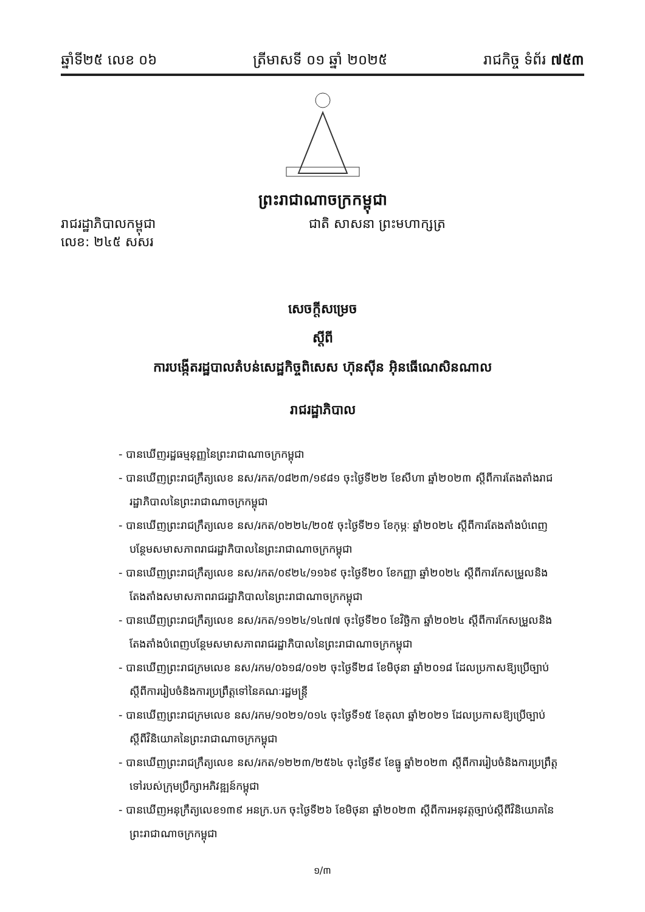ឆ្នាំទី២៥ លេខ ០៦ ត្រីមាសទី ០១ ឆ្នាំ ២០២៥ រាជកិច្ច ទំព័រ ៧៥៣
ព្រះរាជាណាចក្រកម្ពុជា
រាជរដ្ឋាភិបាលកម្ពុជា
លេខ: ២៤៥ សសរ
ជាតិ សាសនា ព្រះមហាក្សត្រ
សេចក្តីសម្រេច
ស្តីពី
ការបង្កើតរដ្ឋបាលតំបន់សេដ្ឋកិច្ចពិសេស ហ៊ុនសុីន អ៊ិនធើណេសិនណាល
រាជរដ្ឋាភិបាល
- បានឃើញរដ្ឋធម្មនុញ្ញនៃព្រះរាជាណាចក្រកម្ពុជា
- បានឃើញព្រះរាជក្រឹត្យលេខ នស/រកត/០៨២៣/១៩៨១ ចុះថ្ងៃទី២២ ខែសីហា ឆ្នាំ២០២៣ ស្តីពីការតែងតាំងរាជរដ្ឋាភិបាលនៃព្រះរាជាណាចក្រកម្ពុជា
- បានឃើញព្រះរាជក្រឹត្យលេខ នស/រកត/០២២៤/២០៥ ចុះថ្ងៃទី២១ ខែកុម្ភៈ ឆ្នាំ២០២៤ ស្តីពីការតែងតាំងបំពេញបន្ថែមសមាសភាពរាជរដ្ឋាភិបាលនៃព្រះរាជាណាចក្រកម្ពុជា
- បានឃើញព្រះរាជក្រឹត្យលេខ នស/រកត/០៩២៤/១១៦៩ ចុះថ្ងៃទី២០ ខែកញ្ញា ឆ្នាំ២០២៤ ស្តីពីការកែសម្រួលនិងតែងតាំងសមាសភាពរាជរដ្ឋាភិបាលនៃព្រះរាជាណាចក្រកម្ពុជា
- បានឃើញព្រះរាជក្រឹត្យលេខ នស/រកត/១១២៤/១៤៧៧ ចុះថ្ងៃទី២០ ខែវិច្ឆិកា ឆ្នាំ២០២៤ ស្តីពីការកែសម្រួលនិងតែងតាំងបំពេញបន្ថែមសមាសភាពរាជរដ្ឋាភិបាលនៃព្រះរាជាណាចក្រកម្ពុជា
- បានឃើញព្រះរាជក្រមលេខ នស/រកម/០៦១៨/០១២ ចុះថ្ងៃទី២៨ ខែមិថុនា ឆ្នាំ២០១៨ ដែលប្រកាសឱ្យប្រើច្បាប់ស្តីពីការរៀបចំនិងការប្រព្រឹត្តទៅនៃគណៈរដ្ឋមន្ត្រី
- បានឃើញព្រះរាជក្រមលេខ នស/រកម/១០២១/០១៤ ចុះថ្ងៃទី១៥ ខែតុលា ឆ្នាំ២០២១ ដែលប្រកាសឱ្យប្រើច្បាប់ស្តីពីវិនិយោគនៃព្រះរាជាណាចក្រកម្ពុជា
- បានឃើញព្រះរាជក្រឹត្យលេខ នស/រកត/១២២៣/២៥៦៤ ចុះថ្ងៃទី៩ ខែធ្នូ ឆ្នាំ២០២៣ ស្តីពីការរៀបចំនិងការប្រព្រឹត្តទៅរបស់ក្រុមប្រឹក្សាអភិវឌ្ឍន៍កម្ពុជា
- បានឃើញអនុក្រឹត្យលេខ១៣៩ អនក្រ.បក ចុះថ្ងៃទី២៦ ខែមិថុនា ឆ្នាំ២០២៣ ស្តីពីការអនុវត្តច្បាប់ស្តីពីវិនិយោគនៃព្រះរាជាណាចក្រកម្ពុជា
១/៣